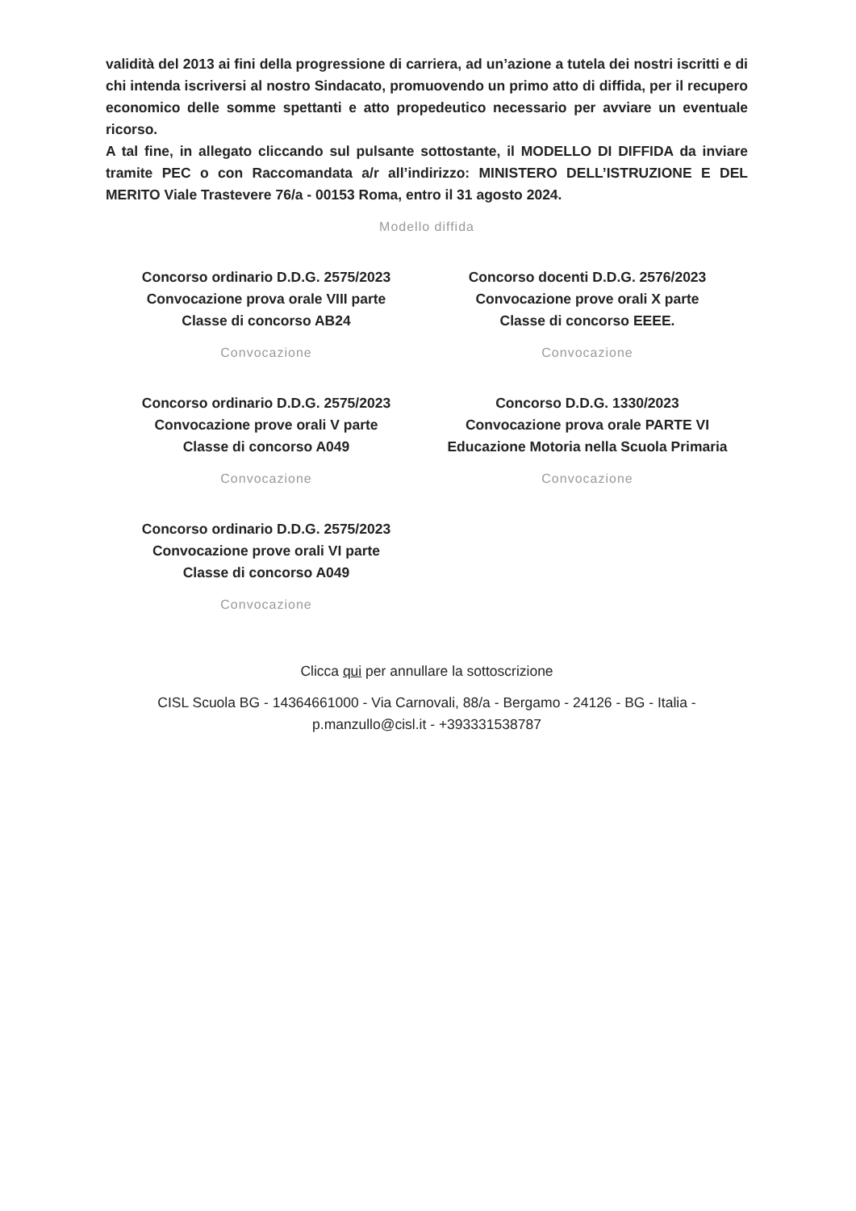validità del 2013 ai fini della progressione di carriera, ad un’azione a tutela dei nostri iscritti e di chi intenda iscriversi al nostro Sindacato, promuovendo un primo atto di diffida, per il recupero economico delle somme spettanti e atto propedeutico necessario per avviare un eventuale ricorso.
A tal fine, in allegato cliccando sul pulsante sottostante, il MODELLO DI DIFFIDA da inviare tramite PEC o con Raccomandata a/r all’indirizzo: MINISTERO DELL’ISTRUZIONE E DEL MERITO Viale Trastevere 76/a - 00153 Roma, entro il 31 agosto 2024.
Modello diffida
Concorso ordinario D.D.G. 2575/2023
Convocazione prova orale VIII parte
Classe di concorso AB24
Convocazione
Concorso docenti D.D.G. 2576/2023
Convocazione prove orali X parte
Classe di concorso EEEE.
Convocazione
Concorso ordinario D.D.G. 2575/2023
Convocazione prove orali V parte
Classe di concorso A049
Convocazione
Concorso D.D.G. 1330/2023
Convocazione prova orale PARTE VI
Educazione Motoria nella Scuola Primaria
Convocazione
Concorso ordinario D.D.G. 2575/2023
Convocazione prove orali VI parte
Classe di concorso A049
Convocazione
Clicca qui per annullare la sottoscrizione
CISL Scuola BG - 14364661000 - Via Carnovali, 88/a - Bergamo - 24126 - BG - Italia - p.manzullo@cisl.it - +393331538787